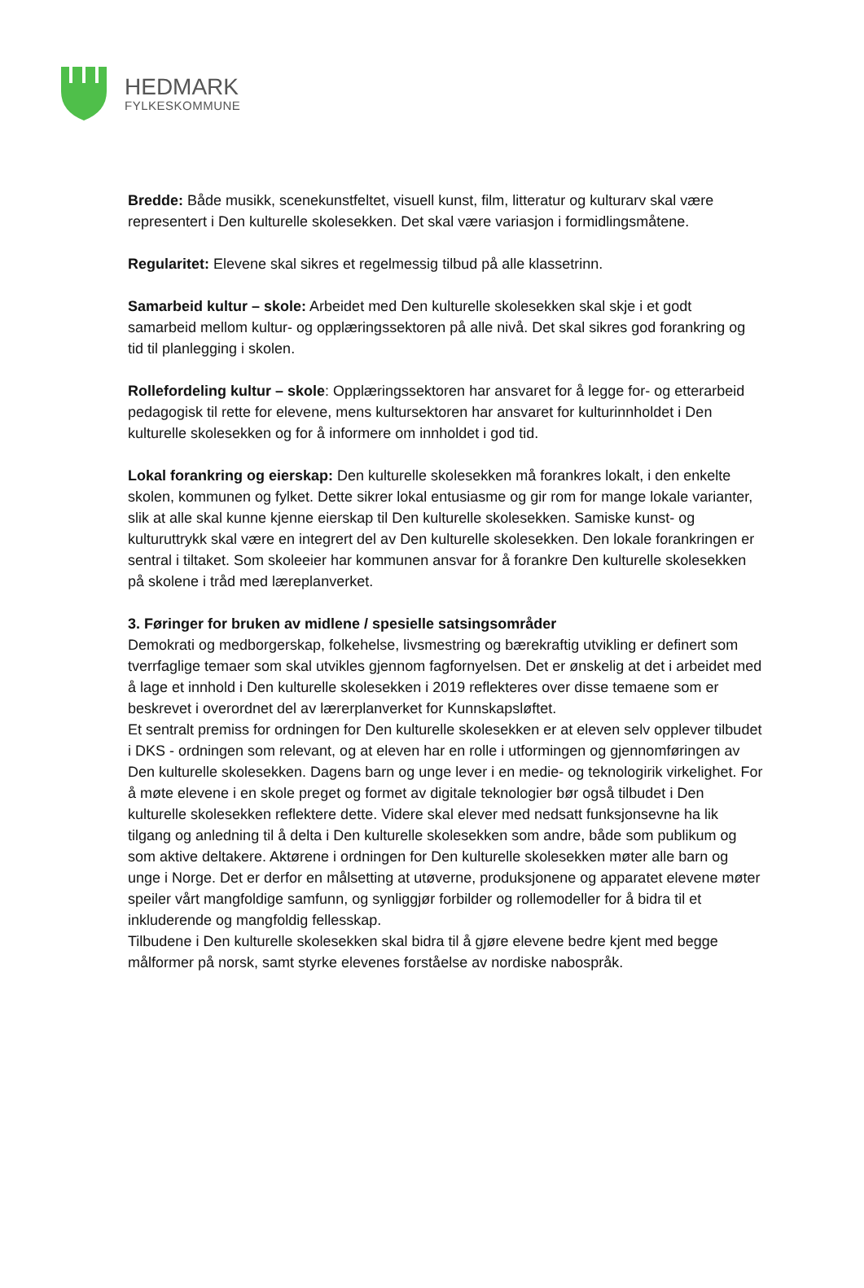HEDMARK
FYLKESKOMMUNE
Bredde: Både musikk, scenekunstfeltet, visuell kunst, film, litteratur og kulturarv skal være representert i Den kulturelle skolesekken. Det skal være variasjon i formidlingsmåtene.
Regularitet: Elevene skal sikres et regelmessig tilbud på alle klassetrinn.
Samarbeid kultur – skole: Arbeidet med Den kulturelle skolesekken skal skje i et godt samarbeid mellom kultur- og opplæringssektoren på alle nivå. Det skal sikres god forankring og tid til planlegging i skolen.
Rollefordeling kultur – skole: Opplæringssektoren har ansvaret for å legge for- og etterarbeid pedagogisk til rette for elevene, mens kultursektoren har ansvaret for kulturinnholdet i Den kulturelle skolesekken og for å informere om innholdet i god tid.
Lokal forankring og eierskap: Den kulturelle skolesekken må forankres lokalt, i den enkelte skolen, kommunen og fylket. Dette sikrer lokal entusiasme og gir rom for mange lokale varianter, slik at alle skal kunne kjenne eierskap til Den kulturelle skolesekken. Samiske kunst- og kulturuttrykk skal være en integrert del av Den kulturelle skolesekken. Den lokale forankringen er sentral i tiltaket. Som skoleeier har kommunen ansvar for å forankre Den kulturelle skolesekken på skolene i tråd med læreplanverket.
3. Føringer for bruken av midlene / spesielle satsingsområder
Demokrati og medborgerskap, folkehelse, livsmestring og bærekraftig utvikling er definert som tverrfaglige temaer som skal utvikles gjennom fagfornyelsen. Det er ønskelig at det i arbeidet med å lage et innhold i Den kulturelle skolesekken i 2019 reflekteres over disse temaene som er beskrevet i overordnet del av lærerplanverket for Kunnskapsløftet.
Et sentralt premiss for ordningen for Den kulturelle skolesekken er at eleven selv opplever tilbudet i DKS - ordningen som relevant, og at eleven har en rolle i utformingen og gjennomføringen av Den kulturelle skolesekken. Dagens barn og unge lever i en medie- og teknologirik virkelighet. For å møte elevene i en skole preget og formet av digitale teknologier bør også tilbudet i Den kulturelle skolesekken reflektere dette. Videre skal elever med nedsatt funksjonsevne ha lik tilgang og anledning til å delta i Den kulturelle skolesekken som andre, både som publikum og som aktive deltakere. Aktørene i ordningen for Den kulturelle skolesekken møter alle barn og unge i Norge. Det er derfor en målsetting at utøverne, produksjonene og apparatet elevene møter speiler vårt mangfoldige samfunn, og synliggjør forbilder og rollemodeller for å bidra til et inkluderende og mangfoldig fellesskap.
Tilbudene i Den kulturelle skolesekken skal bidra til å gjøre elevene bedre kjent med begge målformer på norsk, samt styrke elevenes forståelse av nordiske nabospråk.